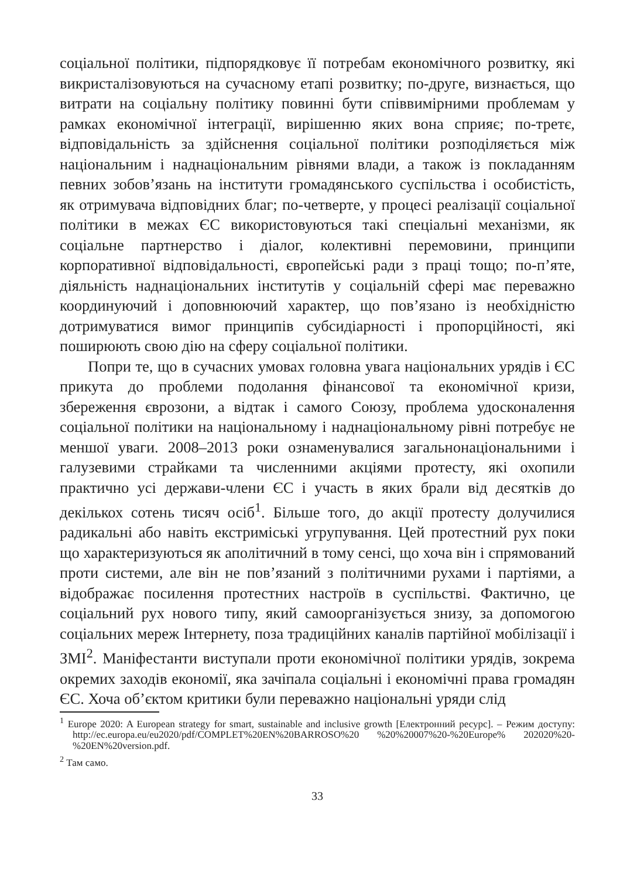соціальної політики, підпорядковує її потребам економічного розвитку, які викристалізовуються на сучасному етапі розвитку; по-друге, визнається, що витрати на соціальну політику повинні бути співвимірними проблемам у рамках економічної інтеграції, вирішенню яких вона сприяє; по-третє, відповідальність за здійснення соціальної політики розподіляється між національним і наднаціональним рівнями влади, а також із покладанням певних зобов’язань на інститути громадянського суспільства і особистість, як отримувача відповідних благ; по-четверте, у процесі реалізації соціальної політики в межах ЄС використовуються такі спеціальні механізми, як соціальне партнерство і діалог, колективні перемовини, принципи корпоративної відповідальності, європейські ради з праці тощо; по-п’яте, діяльність наднаціональних інститутів у соціальній сфері має переважно координуючий і доповнюючий характер, що пов’язано із необхідністю дотримуватися вимог принципів субсидіарності і пропорційності, які поширюють свою дію на сферу соціальної політики.
Попри те, що в сучасних умовах головна увага національних урядів і ЄС прикута до проблеми подолання фінансової та економічної кризи, збереження єврозони, а відтак і самого Союзу, проблема удосконалення соціальної політики на національному і наднаціональному рівні потребує не меншої уваги. 2008–2013 роки ознаменувалися загальнонаціональними і галузевими страйками та численними акціями протесту, які охопили практично усі держави-члени ЄС і участь в яких брали від десятків до декількох сотень тисяч осіб<sup>1</sup>. Більше того, до акції протесту долучилися радикальні або навіть екстриміські угрупування. Цей протестний рух поки що характеризуються як аполітичний в тому сенсі, що хоча він і спрямований проти системи, але він не пов’язаний з політичними рухами і партіями, а відображає посилення протестних настроїв в суспільстві. Фактично, це соціальний рух нового типу, який самоорганізується знизу, за допомогою соціальних мереж Інтернету, поза традиційних каналів партійної мобілізації і ЗМІ<sup>2</sup>. Маніфестанти виступали проти економічної політики урядів, зокрема окремих заходів економії, яка зачіпала соціальні і економічні права громадян ЄС. Хоча об’єктом критики були переважно національні уряди слід
<sup>1</sup> Europe 2020: A European strategy for smart, sustainable and inclusive growth [Електронний ресурс]. – Режим доступу: http://ec.europa.eu/eu2020/pdf/COMPLET%20EN%20BARROSO%20 %20%20007%20-%20Europe% 202020%20-%20EN%20version.pdf.
<sup>2</sup> Там само.
33